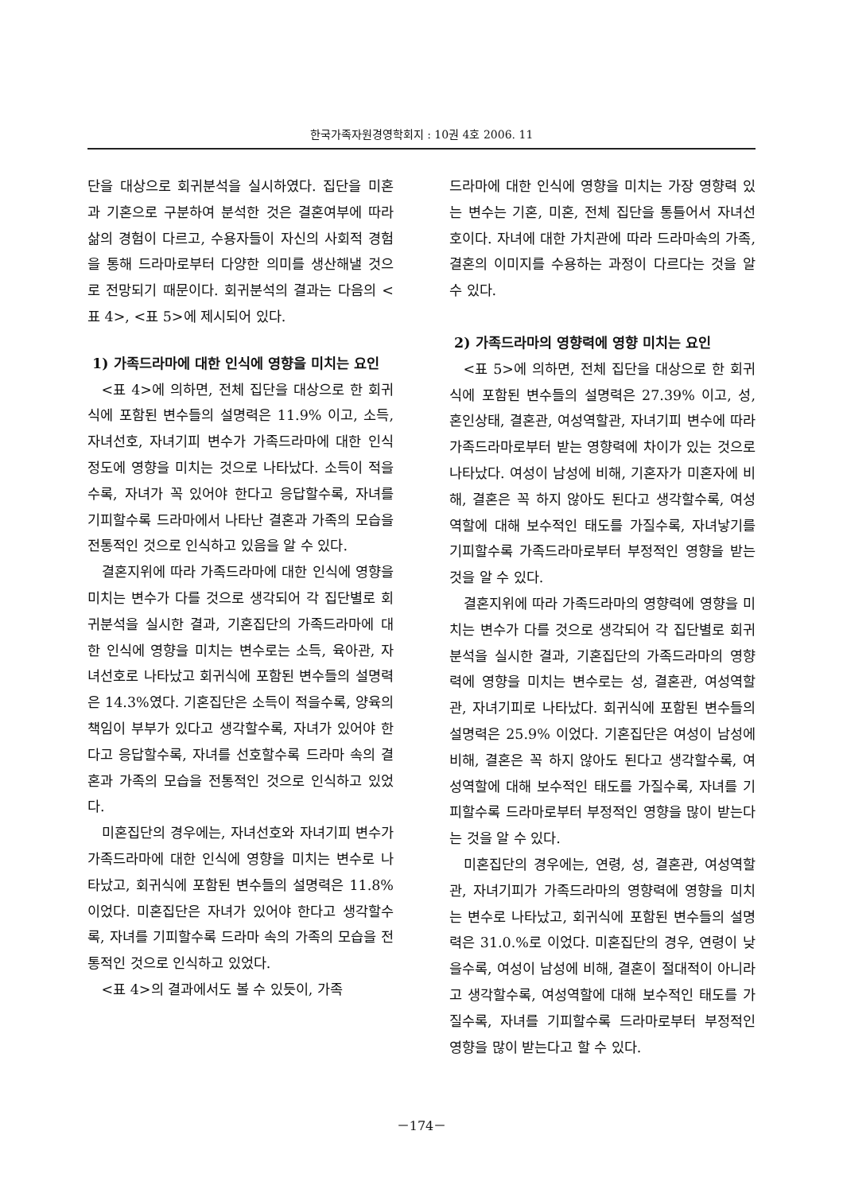한국가족자원경영학회지 : 10권 4호 2006. 11
단을 대상으로 회귀분석을 실시하였다. 집단을 미혼과 기혼으로 구분하여 분석한 것은 결혼여부에 따라 삶의 경험이 다르고, 수용자들이 자신의 사회적 경험을 통해 드라마로부터 다양한 의미를 생산해낼 것으로 전망되기 때문이다. 회귀분석의 결과는 다음의 <표 4>, <표 5>에 제시되어 있다.
1) 가족드라마에 대한 인식에 영향을 미치는 요인
<표 4>에 의하면, 전체 집단을 대상으로 한 회귀식에 포함된 변수들의 설명력은 11.9% 이고, 소득, 자녀선호, 자녀기피 변수가 가족드라마에 대한 인식 정도에 영향을 미치는 것으로 나타났다. 소득이 적을수록, 자녀가 꼭 있어야 한다고 응답할수록, 자녀를 기피할수록 드라마에서 나타난 결혼과 가족의 모습을 전통적인 것으로 인식하고 있음을 알 수 있다.
결혼지위에 따라 가족드라마에 대한 인식에 영향을 미치는 변수가 다를 것으로 생각되어 각 집단별로 회귀분석을 실시한 결과, 기혼집단의 가족드라마에 대한 인식에 영향을 미치는 변수로는 소득, 육아관, 자녀선호로 나타났고 회귀식에 포함된 변수들의 설명력은 14.3%였다. 기혼집단은 소득이 적을수록, 양육의 책임이 부부가 있다고 생각할수록, 자녀가 있어야 한다고 응답할수록, 자녀를 선호할수록 드라마 속의 결혼과 가족의 모습을 전통적인 것으로 인식하고 있었다.
미혼집단의 경우에는, 자녀선호와 자녀기피 변수가 가족드라마에 대한 인식에 영향을 미치는 변수로 나타났고, 회귀식에 포함된 변수들의 설명력은 11.8% 이었다. 미혼집단은 자녀가 있어야 한다고 생각할수록, 자녀를 기피할수록 드라마 속의 가족의 모습을 전통적인 것으로 인식하고 있었다.
<표 4>의 결과에서도 볼 수 있듯이, 가족
드라마에 대한 인식에 영향을 미치는 가장 영향력 있는 변수는 기혼, 미혼, 전체 집단을 통틀어서 자녀선호이다. 자녀에 대한 가치관에 따라 드라마속의 가족, 결혼의 이미지를 수용하는 과정이 다르다는 것을 알 수 있다.
2) 가족드라마의 영향력에 영향 미치는 요인
<표 5>에 의하면, 전체 집단을 대상으로 한 회귀식에 포함된 변수들의 설명력은 27.39% 이고, 성, 혼인상태, 결혼관, 여성역할관, 자녀기피 변수에 따라 가족드라마로부터 받는 영향력에 차이가 있는 것으로 나타났다. 여성이 남성에 비해, 기혼자가 미혼자에 비해, 결혼은 꼭 하지 않아도 된다고 생각할수록, 여성역할에 대해 보수적인 태도를 가질수록, 자녀낳기를 기피할수록 가족드라마로부터 부정적인 영향을 받는 것을 알 수 있다.
결혼지위에 따라 가족드라마의 영향력에 영향을 미치는 변수가 다를 것으로 생각되어 각 집단별로 회귀분석을 실시한 결과, 기혼집단의 가족드라마의 영향력에 영향을 미치는 변수로는 성, 결혼관, 여성역할관, 자녀기피로 나타났다. 회귀식에 포함된 변수들의 설명력은 25.9% 이었다. 기혼집단은 여성이 남성에 비해, 결혼은 꼭 하지 않아도 된다고 생각할수록, 여성역할에 대해 보수적인 태도를 가질수록, 자녀를 기피할수록 드라마로부터 부정적인 영향을 많이 받는다는 것을 알 수 있다.
미혼집단의 경우에는, 연령, 성, 결혼관, 여성역할관, 자녀기피가 가족드라마의 영향력에 영향을 미치는 변수로 나타났고, 회귀식에 포함된 변수들의 설명력은 31.0.%로 이었다. 미혼집단의 경우, 연령이 낮을수록, 여성이 남성에 비해, 결혼이 절대적이 아니라고 생각할수록, 여성역할에 대해 보수적인 태도를 가질수록, 자녀를 기피할수록 드라마로부터 부정적인 영향을 많이 받는다고 할 수 있다.
－174－